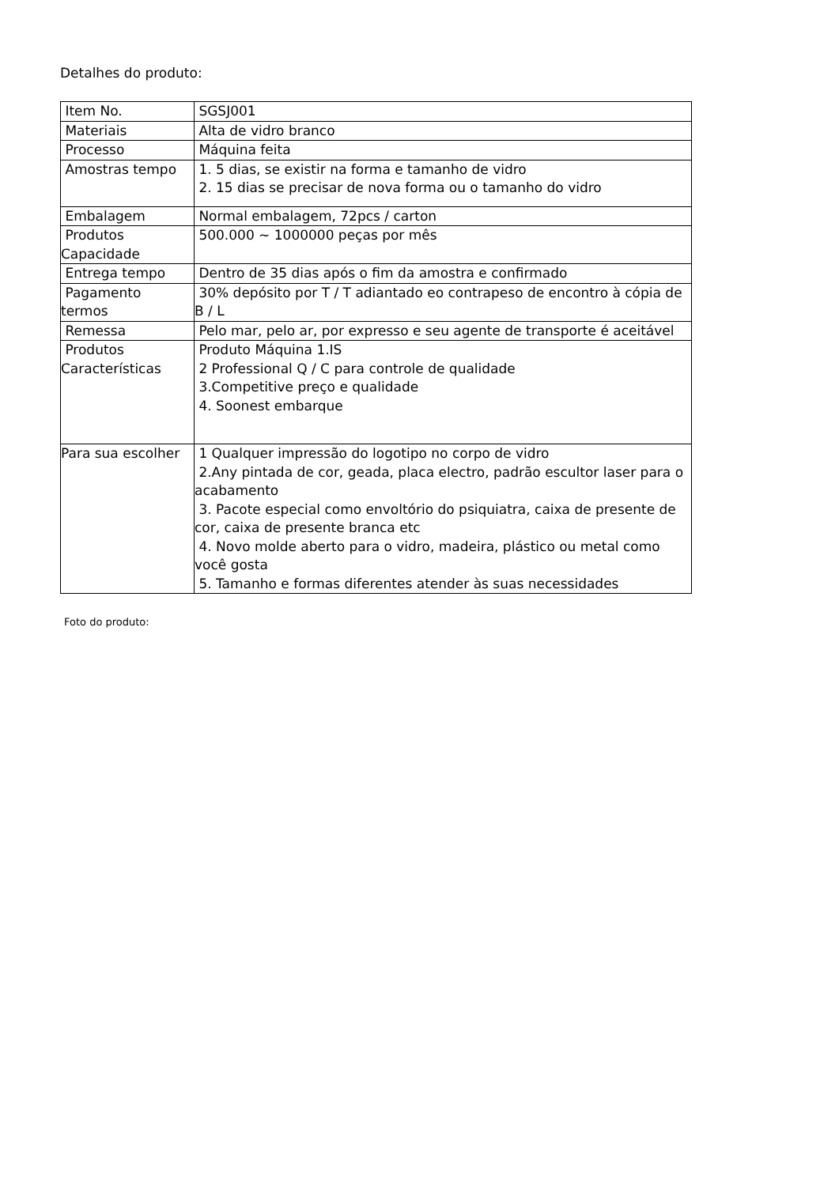Detalhes do produto:
| Item No. | SGSJ001 |
| Materiais | Alta de vidro branco |
| Processo | Máquina feita |
| Amostras tempo | 1. 5 dias, se existir na forma e tamanho de vidro 2. 15 dias se precisar de nova forma ou o tamanho do vidro |
| Embalagem | Normal embalagem, 72pcs / carton |
| Produtos Capacidade | 500.000 ~ 1000000 peças por mês |
| Entrega tempo | Dentro de 35 dias após o fim da amostra e confirmado |
| Pagamento termos | 30% depósito por T / T adiantado eo contrapeso de encontro à cópia de B / L |
| Remessa | Pelo mar, pelo ar, por expresso e seu agente de transporte é aceitável |
| Produtos Características | Produto Máquina 1.IS 2 Professional Q / C para controle de qualidade 3.Competitive preço e qualidade 4. Soonest embarque |
| Para sua escolher | 1 Qualquer impressão do logotipo no corpo de vidro 2.Any pintada de cor, geada, placa electro, padrão escultor laser para o acabamento 3. Pacote especial como envoltório do psiquiatra, caixa de presente de cor, caixa de presente branca etc 4. Novo molde aberto para o vidro, madeira, plástico ou metal como você gosta 5. Tamanho e formas diferentes atender às suas necessidades |
Foto do produto: